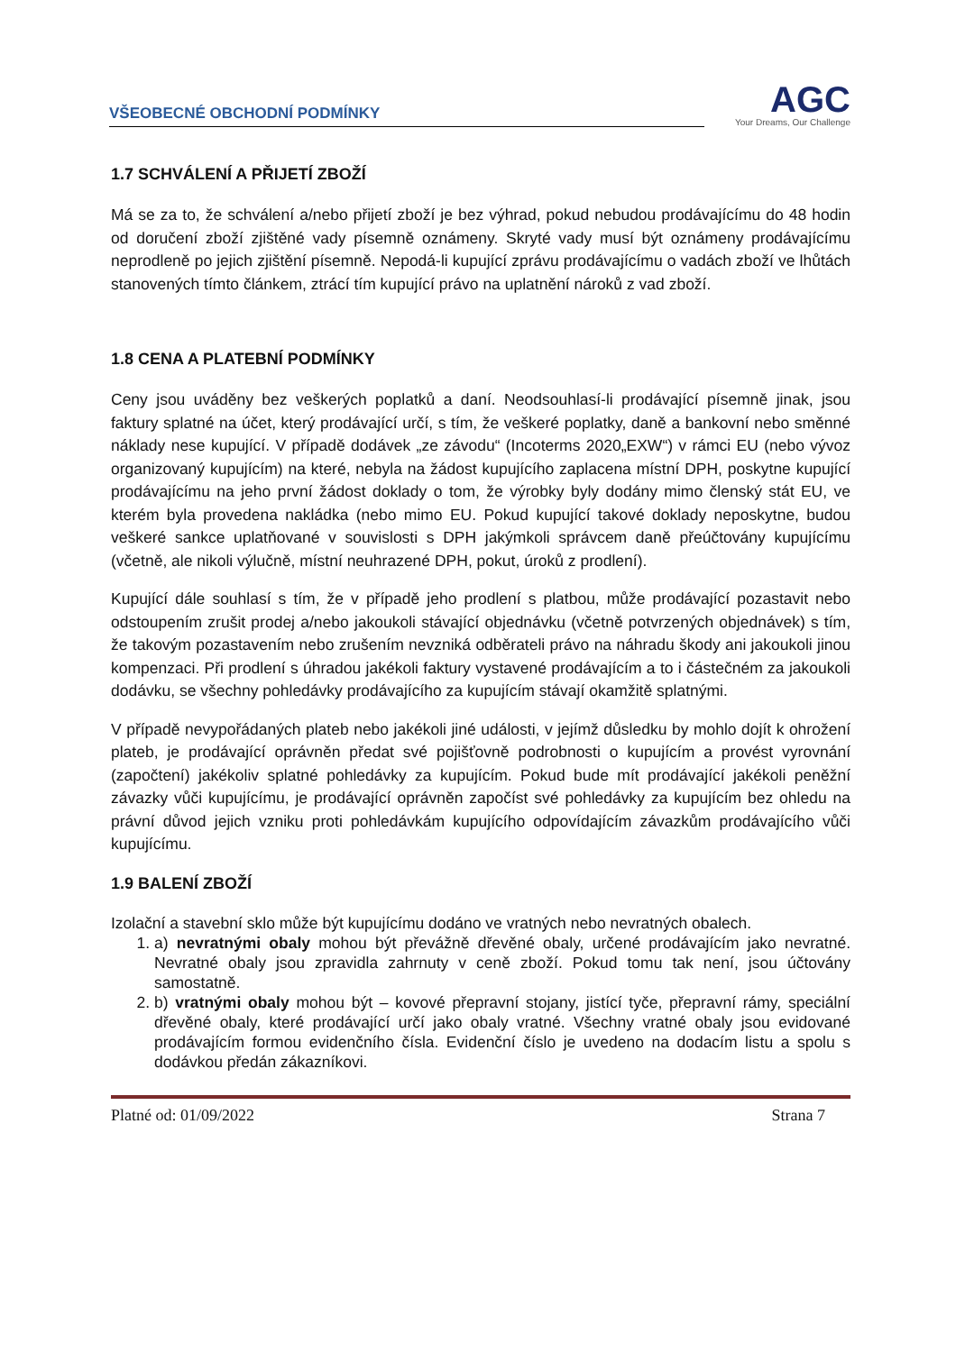VŠEOBECNÉ OBCHODNÍ PODMÍNKY
AGC
Your Dreams, Our Challenge
1.7 SCHVÁLENÍ A PŘIJETÍ ZBOŽÍ
Má se za to, že schválení a/nebo přijetí zboží je bez výhrad, pokud nebudou prodávajícímu do 48 hodin od doručení zboží zjištěné vady písemně oznámeny. Skryté vady musí být oznámeny prodávajícímu neprodleně po jejich zjištění písemně. Nepodá-li kupující zprávu prodávajícímu o vadách zboží ve lhůtách stanovených tímto článkem, ztrácí tím kupující právo na uplatnění nároků z vad zboží.
1.8 CENA A PLATEBNÍ PODMÍNKY
Ceny jsou uváděny bez veškerých poplatků a daní. Neodsouhlasí-li prodávající písemně jinak, jsou faktury splatné na účet, který prodávající určí, s tím, že veškeré poplatky, daně a bankovní nebo směnné náklady nese kupující. V případě dodávek „ze závodu“ (Incoterms 2020„EXW“) v rámci EU (nebo vývoz organizovaný kupujícím) na které, nebyla na žádost kupujícího zaplacena místní DPH, poskytne kupující prodávajícímu na jeho první žádost doklady o tom, že výrobky byly dodány mimo členský stát EU, ve kterém byla provedena nakládka (nebo mimo EU. Pokud kupující takové doklady neposkytne, budou veškeré sankce uplatňované v souvislosti s DPH jakýmkoli správcem daně přeúčtovány kupujícímu (včetně, ale nikoli výlučně, místní neuhrazené DPH, pokut, úroků z prodlení).
Kupující dále souhlasí s tím, že v případě jeho prodlení s platbou, může prodávající pozastavit nebo odstoupením zrušit prodej a/nebo jakoukoli stávající objednávku (včetně potvrzených objednávek) s tím, že takovým pozastavením nebo zrušením nevzniká odběrateli právo na náhradu škody ani jakoukoli jinou kompenzaci. Při prodlení s úhradou jakékoli faktury vystavené prodávajícím a to i částečném za jakoukoli dodávku, se všechny pohledávky prodávajícího za kupujícím stávají okamžitě splatnými.
V případě nevypořádaných plateb nebo jakékoli jiné události, v jejímž důsledku by mohlo dojít k ohrožení plateb, je prodávající oprávněn předat své pojišťovně podrobnosti o kupujícím a provést vyrovnání (započtení) jakékoliv splatné pohledávky za kupujícím. Pokud bude mít prodávající jakékoli peněžní závazky vůči kupujícímu, je prodávající oprávněn započíst své pohledávky za kupujícím bez ohledu na právní důvod jejich vzniku proti pohledávkám kupujícího odpovídajícím závazkům prodávajícího vůči kupujícímu.
1.9 BALENÍ ZBOŽÍ
Izolační a stavební sklo může být kupujícímu dodáno ve vratných nebo nevratných obalech.
1. a) nevratnými obaly mohou být převážně dřevěné obaly, určené prodávajícím jako nevratné. Nevratné obaly jsou zpravidla zahrnuty v ceně zboží. Pokud tomu tak není, jsou účtovány samostatně.
2. b) vratnými obaly mohou být – kovové přepravní stojany, jistící tyče, přepravní rámy, speciální dřevěné obaly, které prodávající určí jako obaly vratné. Všechny vratné obaly jsou evidované prodávajícím formou evidenčního čísla. Evidenční číslo je uvedeno na dodacím listu a spolu s dodávkou předán zákazníkovi.
Platné od: 01/09/2022 Strana 7